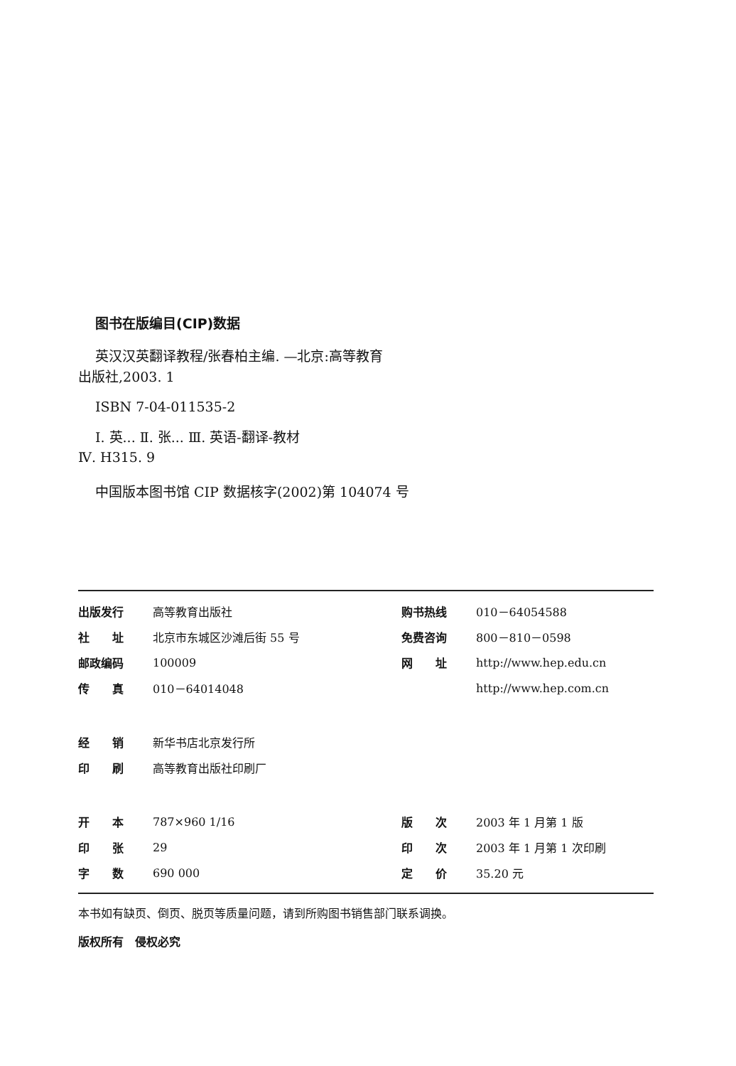图书在版编目(CIP)数据
英汉汉英翻译教程/张春柏主编. —北京:高等教育
出版社,2003. 1
ISBN 7-04-011535-2
Ⅰ. 英... Ⅱ. 张... Ⅲ. 英语-翻译-教材
Ⅳ. H315. 9
中国版本图书馆 CIP 数据核字(2002)第 104074 号
| 出版发行 | 高等教育出版社 | 购书热线 | 010－64054588 |
| 社 址 | 北京市东城区沙滩后街 55 号 | 免费咨询 | 800－810－0598 |
| 邮政编码 | 100009 | 网 址 | http://www.hep.edu.cn |
| 传 真 | 010－64014048 | | http://www.hep.com.cn |
| 经 销 | 新华书店北京发行所 | | |
| 印 刷 | 高等教育出版社印刷厂 | | |
| 开 本 | 787×960 1/16 | 版 次 | 2003 年 1 月第 1 版 |
| 印 张 | 29 | 印 次 | 2003 年 1 月第 1 次印刷 |
| 字 数 | 690 000 | 定 价 | 35.20 元 |
本书如有缺页、倒页、脱页等质量问题，请到所购图书销售部门联系调换。
版权所有　侵权必究